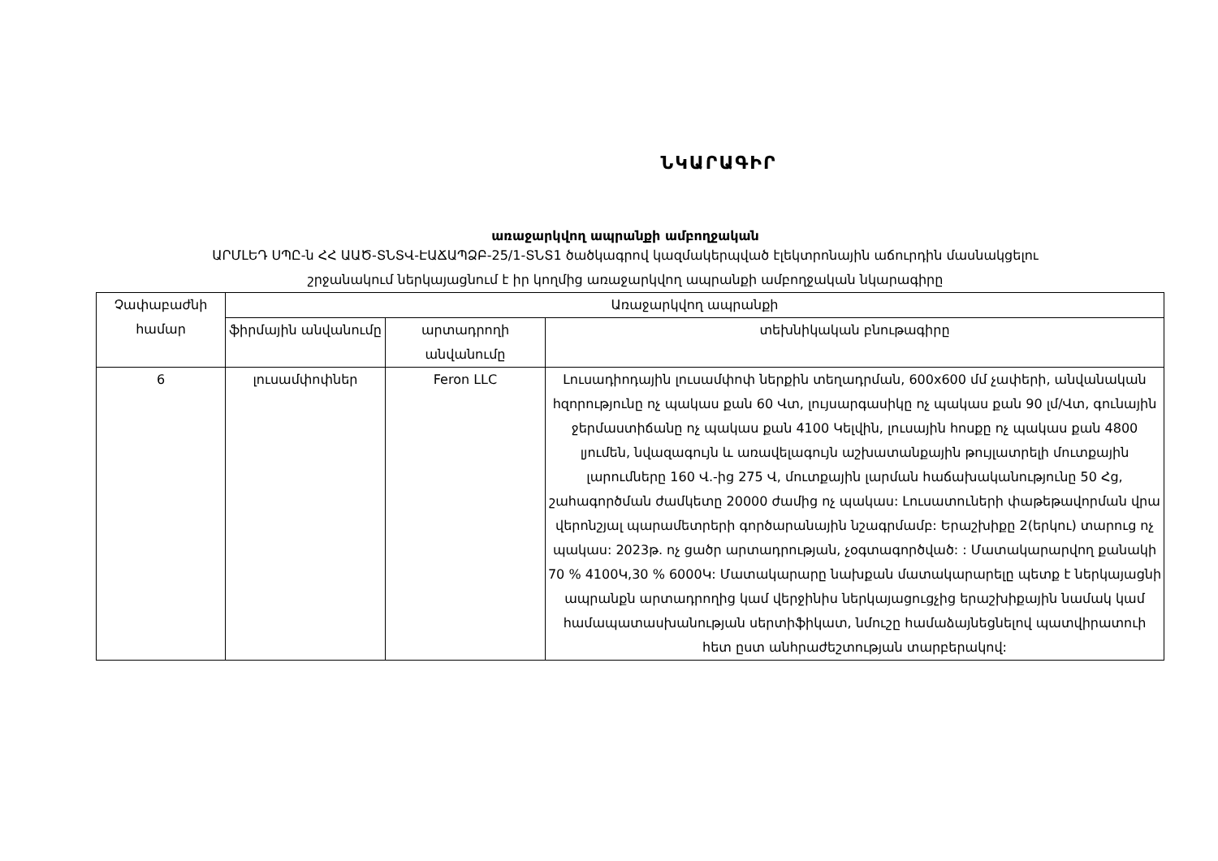ՆԿԱՐԱԳԻՐ
առաջարկվող ապրանքի ամբողջական
ԱՐՄԼԵԴ ՍՊԸ-ն ՀՀ ԱԱԾ-ՏՆՏՎ-ԷԱՃԱՊՁԲ-25/1-ՏՆՏ1 ծածկագրով կազմակերպված էլեկտրոնային աճուրդին մասնակցելու
շրջանակում ներկայացնում է իր կողմից առաջարկվող ապրանքի ամբողջական նկարագիրը
| Չափաբաժնի համար | Առաջարկվող ապրանքի | | |
| --- | --- | --- | --- |
| | ֆիրմային անվանումը | արտադրողի անվանումը | տեխնիկական բնութագիրը |
| 6 | լուսամփոփներ | Feron LLC | Լուսադիոդային լուսամփոփ ներքին տեղադրման, 600x600 մմ չափերի, անվանական հզորությունը ոչ պակաս քան 60 Վտ, լույսարգասիկը ոչ պակաս քան 90 լմ/Վտ, գունային ջերմաստիճանը ոչ պակաս քան 4100 Կելվին, լուսային հոսքը ոչ պակաս քան 4800 լյումեն, նվազագույն և առավելագույն աշխատանքային թույլատրելի մուտքային լարումները 160 Վ.-ից 275 Վ, մուտքային լարման հաճախականությունը 50 Հց, շահագործման ժամկետը 20000 ժամից ոչ պակաս: Լուսատուների փաթեթավորման վրա վերոնշյալ պարամետրերի գործարանային նշագրմամբ: Երաշխիքը 2(երկու) տարուց ոչ պակաս: 2023թ. ոչ ցածր արտադրության, չօգտագործված: : Մատակարարվող քանակի 70 % 4100Կ,30 % 6000Կ: Մատակարարը նախքան մատակարարելը պետք է ներկայացնի ապրանքն արտադրողից կամ վերջինիս ներկայացուցչից երաշխիքային նամակ կամ համապատասխանության սերտիֆիկատ, նմուշը համաձայնեցնելով պատվիրատուի հետ ըստ անհրաժեշտության տարբերակով: |